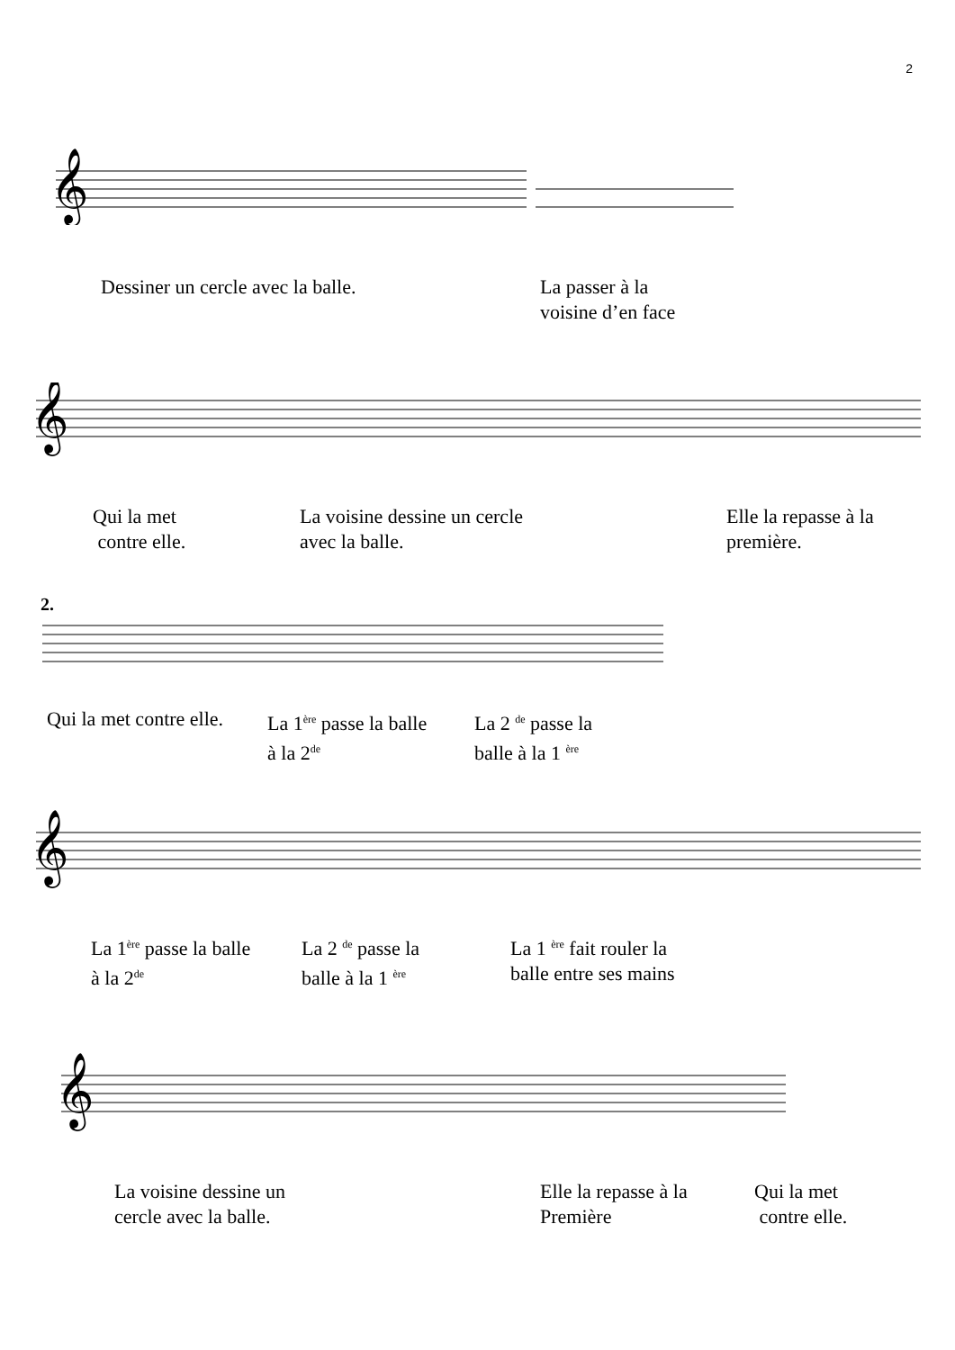2
𝄞
Dessiner un cercle avec la balle.
La passer à la
voisine d’en face
𝄞
Qui la met
contre elle.
La voisine dessine un cercle
avec la balle.
Elle la repasse à la
première.
2.
Qui la met contre elle.
La 1<sup>ère</sup> passe la balle
à la 2<sup>de</sup>
La 2 <sup>de</sup> passe la
balle à la 1 <sup>ère</sup>
𝄞
La 1<sup>ère</sup> passe la balle
à la 2<sup>de</sup>
La 2 <sup>de</sup> passe la
balle à la 1 <sup>ère</sup>
La 1 <sup>ère</sup> fait rouler la
balle entre ses mains
𝄞
La voisine dessine un
cercle avec la balle.
Elle la repasse à la
Première
Qui la met
contre elle.